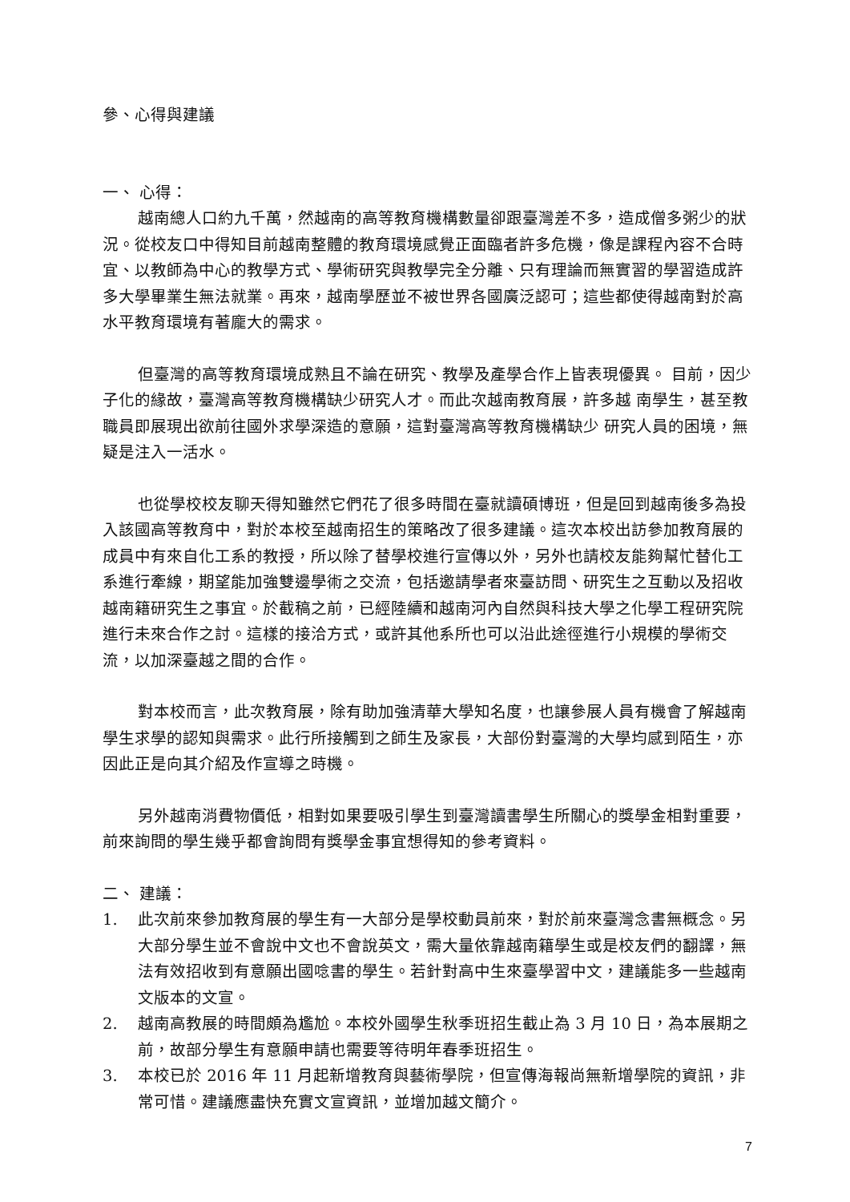參、心得與建議
一、 心得：
越南總人口約九千萬，然越南的高等教育機構數量卻跟臺灣差不多，造成僧多粥少的狀況。從校友口中得知目前越南整體的教育環境感覺正面臨者許多危機，像是課程內容不合時宜、以教師為中心的教學方式、學術研究與教學完全分離、只有理論而無實習的學習造成許多大學畢業生無法就業。再來，越南學歷並不被世界各國廣泛認可；這些都使得越南對於高水平教育環境有著龐大的需求。
但臺灣的高等教育環境成熟且不論在研究、教學及產學合作上皆表現優異。 目前，因少子化的緣故，臺灣高等教育機構缺少研究人才。而此次越南教育展，許多越 南學生，甚至教職員即展現出欲前往國外求學深造的意願，這對臺灣高等教育機構缺少 研究人員的困境，無疑是注入一活水。
也從學校校友聊天得知雖然它們花了很多時間在臺就讀碩博班，但是回到越南後多為投入該國高等教育中，對於本校至越南招生的策略改了很多建議。這次本校出訪參加教育展的成員中有來自化工系的教授，所以除了替學校進行宣傳以外，另外也請校友能夠幫忙替化工系進行牽線，期望能加強雙邊學術之交流，包括邀請學者來臺訪問、研究生之互動以及招收越南籍研究生之事宜。於截稿之前，已經陸續和越南河內自然與科技大學之化學工程研究院進行未來合作之討。這樣的接洽方式，或許其他系所也可以沿此途徑進行小規模的學術交流，以加深臺越之間的合作。
對本校而言，此次教育展，除有助加強清華大學知名度，也讓參展人員有機會了解越南學生求學的認知與需求。此行所接觸到之師生及家長，大部份對臺灣的大學均感到陌生，亦因此正是向其介紹及作宣導之時機。
另外越南消費物價低，相對如果要吸引學生到臺灣讀書學生所關心的獎學金相對重要，前來詢問的學生幾乎都會詢問有獎學金事宜想得知的參考資料。
二、 建議：
1. 此次前來參加教育展的學生有一大部分是學校動員前來，對於前來臺灣念書無概念。另大部分學生並不會說中文也不會說英文，需大量依靠越南籍學生或是校友們的翻譯，無法有效招收到有意願出國唸書的學生。若針對高中生來臺學習中文，建議能多一些越南文版本的文宣。
2. 越南高教展的時間頗為尷尬。本校外國學生秋季班招生截止為 3 月 10 日，為本展期之前，故部分學生有意願申請也需要等待明年春季班招生。
3. 本校已於 2016 年 11 月起新增教育與藝術學院，但宣傳海報尚無新增學院的資訊，非常可惜。建議應盡快充實文宣資訊，並增加越文簡介。
7